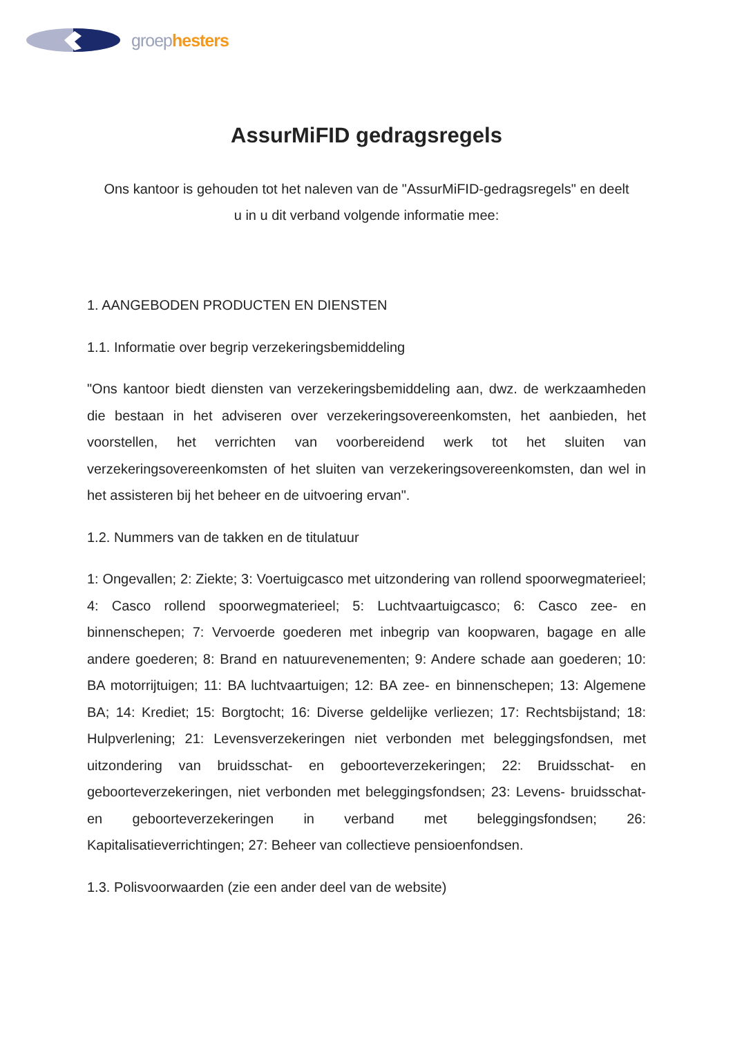groephesters
AssurMiFID gedragsregels
Ons kantoor is gehouden tot het naleven van de "AssurMiFID-gedragsregels" en deelt u in u dit verband volgende informatie mee:
1. AANGEBODEN PRODUCTEN EN DIENSTEN
1.1. Informatie over begrip verzekeringsbemiddeling
"Ons kantoor biedt diensten van verzekeringsbemiddeling aan, dwz. de werkzaamheden die bestaan in het adviseren over verzekeringsovereenkomsten, het aanbieden, het voorstellen, het verrichten van voorbereidend werk tot het sluiten van verzekeringsovereenkomsten of het sluiten van verzekeringsovereenkomsten, dan wel in het assisteren bij het beheer en de uitvoering ervan".
1.2. Nummers van de takken en de titulatuur
1: Ongevallen; 2: Ziekte; 3: Voertuigcasco met uitzondering van rollend spoorwegmaterieel; 4: Casco rollend spoorwegmaterieel; 5: Luchtvaartuigcasco; 6: Casco zee- en binnenschepen; 7: Vervoerde goederen met inbegrip van koopwaren, bagage en alle andere goederen; 8: Brand en natuurevenementen; 9: Andere schade aan goederen; 10: BA motorrijtuigen; 11: BA luchtvaartuigen; 12: BA zee- en binnenschepen; 13: Algemene BA; 14: Krediet; 15: Borgtocht; 16: Diverse geldelijke verliezen; 17: Rechtsbijstand; 18: Hulpverlening; 21: Levensverzekeringen niet verbonden met beleggingsfondsen, met uitzondering van bruidsschat- en geboorteverzekeringen; 22: Bruidsschat- en geboorteverzekeringen, niet verbonden met beleggingsfondsen; 23: Levens- bruidsschat- en geboorteverzekeringen in verband met beleggingsfondsen; 26: Kapitalisatieverrichtingen; 27: Beheer van collectieve pensioenfondsen.
1.3. Polisvoorwaarden (zie een ander deel van de website)